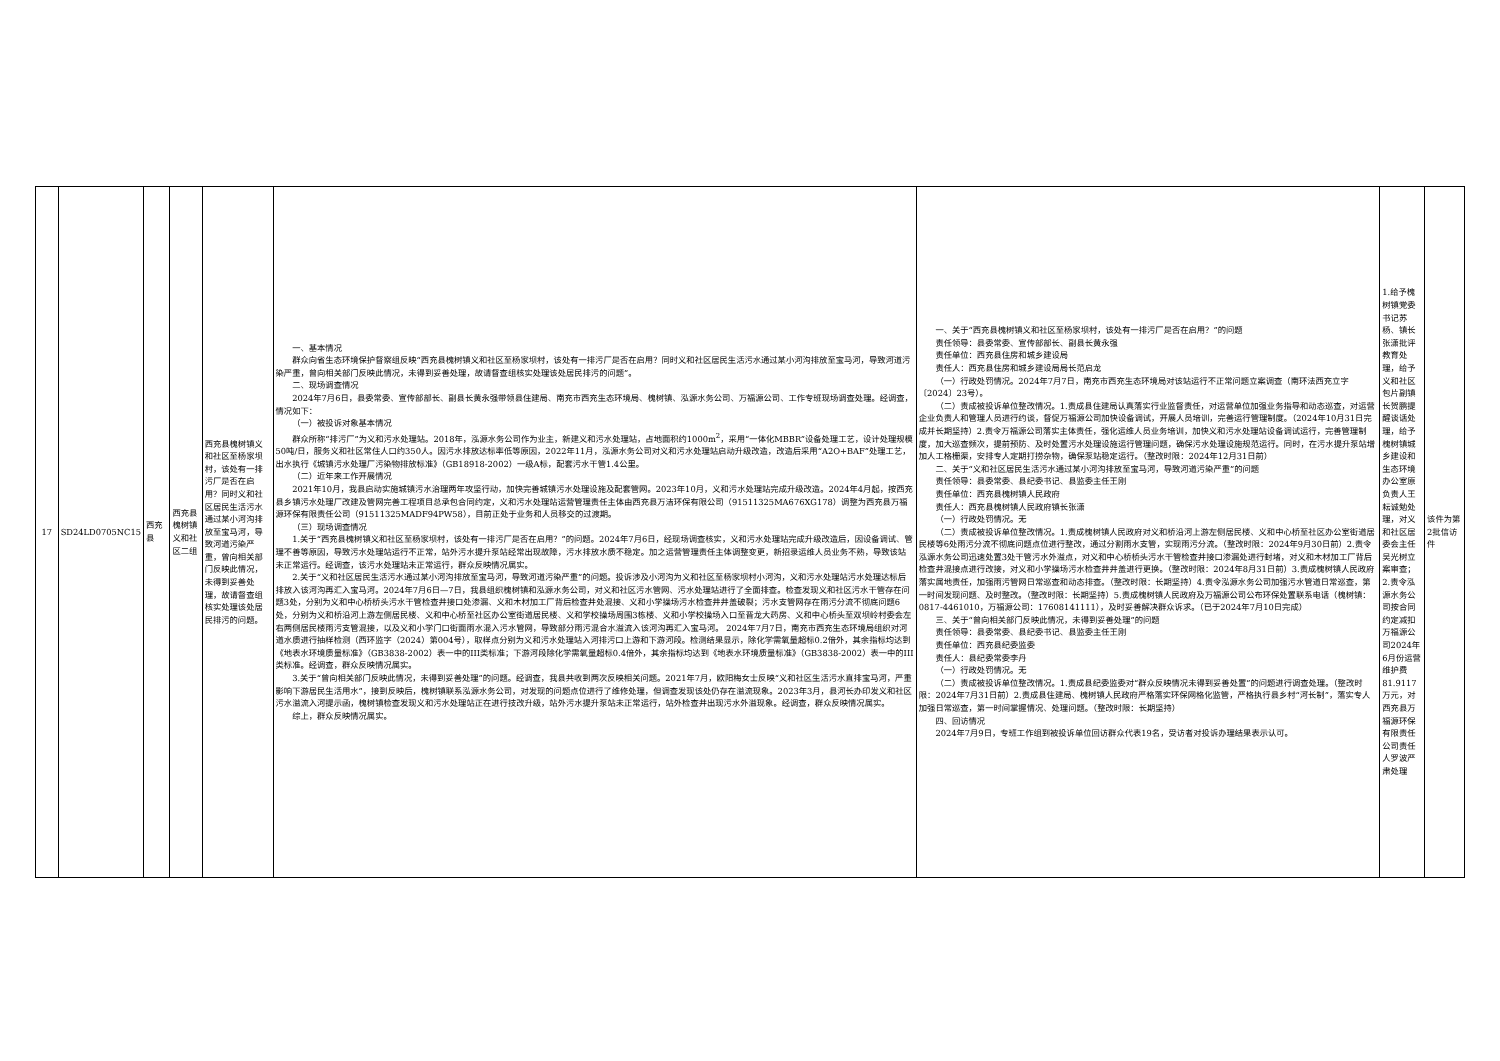| 17 | SD24LD0705NC15 | 西充县 | 西充县槐树镇义和社区二组 | 西充县槐树镇义和社区至杨家坝村，该处有一排污厂是否在启用？同时义和社区居民生活污水通过某小河沟排放至宝马河，导致河道污染严重，曾向相关部门反映此情况，未得到妥善处理，故请督查组核实处理该处居民排污的问题。 | 一、基本情况 群众向省生态环境保护督察组反映“西充县槐树镇义和社区至杨家坝村，该处有一排污厂是否在启用？同时义和社区居民生活污水通过某小河沟排放至宝马河，导致河道污染严重，曾向相关部门反映此情况，未得到妥善处理，故请督查组核实处理该处居民排污的问题”。 二、现场调查情况 2024年7月6日，县委常委、宣传部部长、副县长黄永强带领县住建局、南充市西充生态环境局、槐树镇、泓源水务公司、万福源公司、工作专班现场调查处理。经调查，情况如下： （一）被投诉对象基本情况 群众所称“排污厂”为义和污水处理站。2018年，泓源水务公司作为业主，新建义和污水处理站，占地面积约1000m<sup>2</sup>，采用“一体化MBBR”设备处理工艺，设计处理规模50吨/日，服务义和社区常住人口约350人。因污水排放达标率低等原因，2022年11月，泓源水务公司对义和污水处理站启动升级改造，改造后采用“A2O+BAF”处理工艺，出水执行《城镇污水处理厂污染物排放标准》（GB18918-2002）一级A标，配套污水干管1.4公里。 （二）近年来工作开展情况 2021年10月，我县启动实施城镇污水治理两年攻坚行动，加快完善城镇污水处理设施及配套管网。2023年10月，义和污水处理站完成升级改造。2024年4月起，按西充县乡镇污水处理厂改建及管网完善工程项目总承包合同约定，义和污水处理站运营管理责任主体由西充县万洁环保有限公司（91511325MA676XG178）调整为西充县万福源环保有限责任公司（91511325MADF94PW58），目前正处于业务和人员移交的过渡期。 （三）现场调查情况 1.关于“西充县槐树镇义和社区至杨家坝村，该处有一排污厂是否在启用？”的问题。2024年7月6日，经现场调查核实，义和污水处理站完成升级改造后，因设备调试、管理不善等原因，导致污水处理站运行不正常，站外污水提升泵站经常出现故障，污水排放水质不稳定。加之运营管理责任主体调整变更，新招录运维人员业务不熟，导致该站未正常运行。经调查，该污水处理站未正常运行，群众反映情况属实。 2.关于“义和社区居民生活污水通过某小河沟排放至宝马河，导致河道污染严重”的问题。投诉涉及小河沟为义和社区至杨家坝村小河沟，义和污水处理站污水处理达标后排放入该河沟再汇入宝马河。2024年7月6日—7日，我县组织槐树镇和泓源水务公司，对义和社区污水管网、污水处理站进行了全面排查。检查发现义和社区污水干管存在问题3处，分别为义和中心桥桥头污水干管检查井接口处渗漏、义和木材加工厂背后检查井处混接、义和小学操场污水检查井井盖破裂；污水支管网存在雨污分流不彻底问题6处，分别为义和桥沿河上游左侧居民楼、义和中心桥至社区办公室街道居民楼、义和学校操场周围3栋楼、义和小学校操场入口至晋龙大药房、义和中心桥头至双坝岭村委会左右两侧居民楼雨污支管混接，以及义和小学门口街面雨水混入污水管网，导致部分雨污混合水溢流入该河沟再汇入宝马河。 2024年7月7日，南充市西充生态环境局组织对河道水质进行抽样检测（西环监字（2024）第004号），取样点分别为义和污水处理站入河排污口上游和下游河段。检测结果显示，除化学需氧量超标0.2倍外，其余指标均达到《地表水环境质量标准》（GB3838-2002）表一中的III类标准；下游河段除化学需氧量超标0.4倍外，其余指标均达到《地表水环境质量标准》（GB3838-2002）表一中的III类标准。经调查，群众反映情况属实。 3.关于“曾向相关部门反映此情况，未得到妥善处理”的问题。经调查，我县共收到两次反映相关问题。2021年7月，欧阳梅女士反映“义和社区生活污水直排宝马河，严重影响下游居民生活用水”，接到反映后，槐树镇联系泓源水务公司，对发现的问题点位进行了维修处理，但调查发现该处仍存在溢流现象。2023年3月，县河长办印发义和社区污水溢流入河提示函，槐树镇检查发现义和污水处理站正在进行技改升级，站外污水提升泵站未正常运行，站外检查井出现污水外溢现象。经调查，群众反映情况属实。 综上，群众反映情况属实。 | 一、关于“西充县槐树镇义和社区至杨家坝村，该处有一排污厂是否在启用？”的问题 责任领导：县委常委、宣传部部长、副县长黄永强 责任单位：西充县住房和城乡建设局 责任人：西充县住房和城乡建设局局长范启龙 （一）行政处罚情况。2024年7月7日，南充市西充生态环境局对该站运行不正常问题立案调查（南环法西充立字〔2024〕23号）。 （二）责成被投诉单位整改情况。1.责成县住建局认真落实行业监督责任，对运营单位加强业务指导和动态巡查，对运营企业负责人和管理人员进行约谈，督促万福源公司加快设备调试，开展人员培训，完善运行管理制度。（2024年10月31日完成并长期坚持）2.责令万福源公司落实主体责任，强化运维人员业务培训，加快义和污水处理站设备调试运行，完善管理制度，加大巡查频次，提前预防、及时处置污水处理设施运行管理问题，确保污水处理设施规范运行。同时，在污水提升泵站增加人工格栅渠，安排专人定期打捞杂物，确保泵站稳定运行。（整改时限：2024年12月31日前） 二、关于“义和社区居民生活污水通过某小河沟排放至宝马河，导致河道污染严重”的问题 责任领导：县委常委、县纪委书记、县监委主任王刚 责任单位：西充县槐树镇人民政府 责任人：西充县槐树镇人民政府镇长张潇 （一）行政处罚情况。无 （二）责成被投诉单位整改情况。1.责成槐树镇人民政府对义和桥沿河上游左侧居民楼、义和中心桥至社区办公室街道居民楼等6处雨污分流不彻底问题点位进行整改，通过分割雨水支管，实现雨污分流。（整改时限：2024年9月30日前）2.责令泓源水务公司迅速处置3处干管污水外溢点，对义和中心桥桥头污水干管检查井接口渗漏处进行封堵，对义和木材加工厂背后检查井混接点进行改接，对义和小学操场污水检查井井盖进行更换。（整改时限：2024年8月31日前）3.责成槐树镇人民政府落实属地责任，加强雨污管网日常巡查和动态排查。（整改时限：长期坚持）4.责令泓源水务公司加强污水管道日常巡查，第一时间发现问题、及时整改。（整改时限：长期坚持）5.责成槐树镇人民政府及万福源公司公布环保处置联系电话（槐树镇：0817-4461010，万福源公司：17608141111），及时妥善解决群众诉求。（已于2024年7月10日完成） 三、关于“曾向相关部门反映此情况，未得到妥善处理”的问题 责任领导：县委常委、县纪委书记、县监委主任王刚 责任单位：西充县纪委监委 责任人：县纪委常委李丹 （一）行政处罚情况。无 （二）责成被投诉单位整改情况。1.责成县纪委监委对“群众反映情况未得到妥善处置”的问题进行调查处理。（整改时限：2024年7月31日前）2.责成县住建局、槐树镇人民政府严格落实环保网格化监管，严格执行县乡村“河长制”，落实专人加强日常巡查，第一时间掌握情况、处理问题。（整改时限：长期坚持） 四、回访情况 2024年7月9日，专班工作组到被投诉单位回访群众代表19名，受访者对投诉办理结果表示认可。 | 1.给予槐树镇党委书记苏杨、镇长张潇批评教育处理，给予义和社区包片副镇长贺鹏提醒谈话处理，给予槐树镇城乡建设和生态环境办公室原负责人王耘诚勉处理，对义和社区居委会主任吴光树立案审查；2.责令泓源水务公司按合同约定减扣万福源公司2024年6月份运营维护费81.9117万元，对西充县万福源环保有限责任公司责任人罗波严肃处理 | 该件为第2批信访件 |